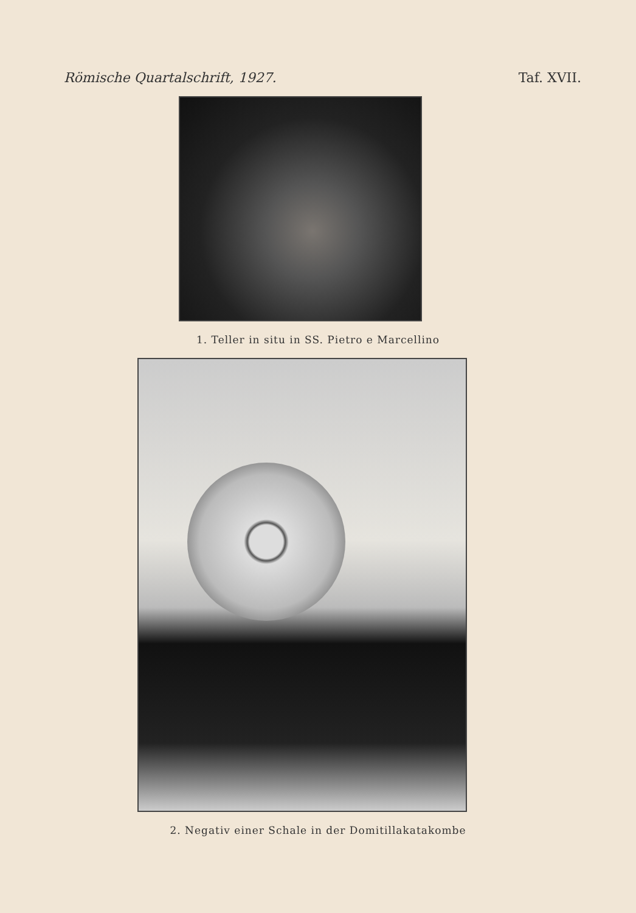Römische Quartalschrift, 1927. Taf. XVII.
1. Teller in situ in SS. Pietro e Marcellino
2. Negativ einer Schale in der Domitillakatakombe